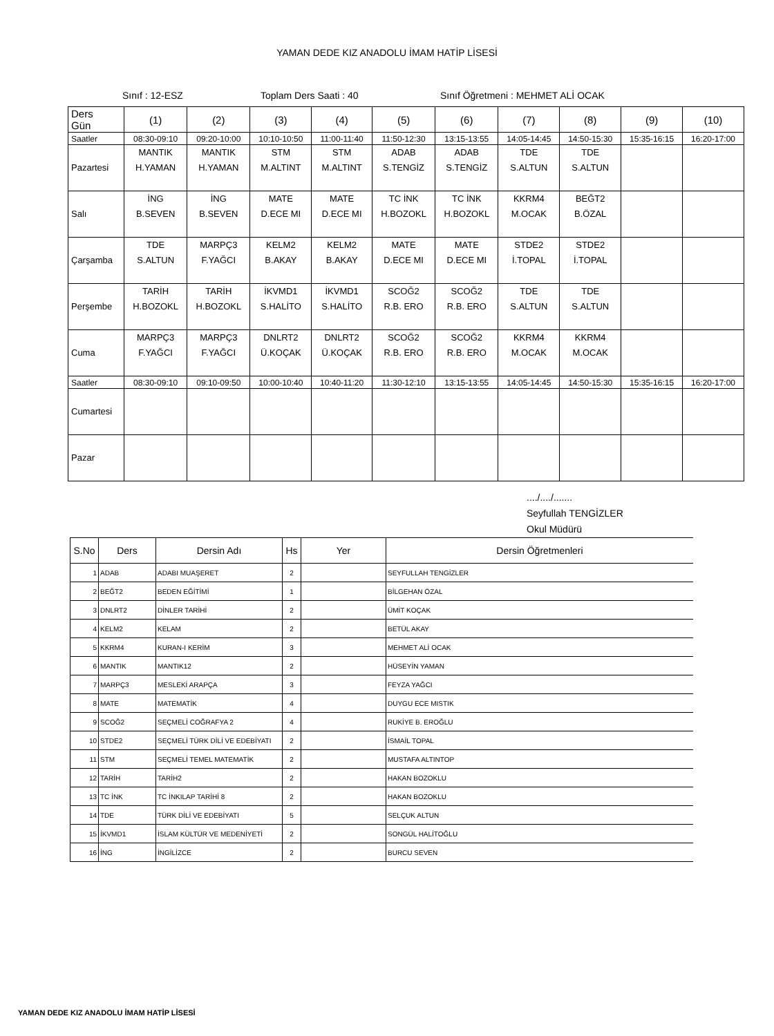YAMAN DEDE KIZ ANADOLU İMAM HATİP LİSESİ
Sınıf : 12-ESZ Toplam Ders Saati : 40 Sınıf Öğretmeni : MEHMET ALİ OCAK
| Ders Gün | (1) | (2) | (3) | (4) | (5) | (6) | (7) | (8) | (9) | (10) |
| Saatler | 08:30-09:10 | 09:20-10:00 | 10:10-10:50 | 11:00-11:40 | 11:50-12:30 | 13:15-13:55 | 14:05-14:45 | 14:50-15:30 | 15:35-16:15 | 16:20-17:00 |
| Pazartesi | MANTIK H.YAMAN | MANTIK H.YAMAN | STM M.ALTINT | STM M.ALTINT | ADAB S.TENGİZ | ADAB S.TENGİZ | TDE S.ALTUN | TDE S.ALTUN | | |
| Salı | İNG B.SEVEN | İNG B.SEVEN | MATE D.ECE MI | MATE D.ECE MI | TC İNK H.BOZOKL | TC İNK H.BOZOKL | KKRM4 M.OCAK | BEĞT2 B.ÖZAL | | |
| Çarşamba | TDE S.ALTUN | MARPÇ3 F.YAĞCI | KELM2 B.AKAY | KELM2 B.AKAY | MATE D.ECE MI | MATE D.ECE MI | STDE2 İ.TOPAL | STDE2 İ.TOPAL | | |
| Perşembe | TARİH H.BOZOKL | TARİH H.BOZOKL | İKVMD1 S.HALİTO | İKVMD1 S.HALİTO | SCOĞ2 R.B. ERO | SCOĞ2 R.B. ERO | TDE S.ALTUN | TDE S.ALTUN | | |
| Cuma | MARPÇ3 F.YAĞCI | MARPÇ3 F.YAĞCI | DNLRT2 Ü.KOÇAK | DNLRT2 Ü.KOÇAK | SCOĞ2 R.B. ERO | SCOĞ2 R.B. ERO | KKRM4 M.OCAK | KKRM4 M.OCAK | | |
| Saatler | 08:30-09:10 | 09:10-09:50 | 10:00-10:40 | 10:40-11:20 | 11:30-12:10 | 13:15-13:55 | 14:05-14:45 | 14:50-15:30 | 15:35-16:15 | 16:20-17:00 |
| Cumartesi | | | | | | | | | | |
| Pazar | | | | | | | | | | |
..../..../.......
Seyfullah TENGİZLER
Okul Müdürü
| S.No | Ders | Dersin Adı | Hs | Yer | Dersin Öğretmenleri |
| --- | --- | --- | --- | --- | --- |
| 1 | ADAB | ADABI MUAŞERET | 2 | | SEYFULLAH TENGİZLER |
| 2 | BEĞT2 | BEDEN EĞİTİMİ | 1 | | BİLGEHAN ÖZAL |
| 3 | DNLRT2 | DİNLER TARİHİ | 2 | | ÜMİT KOÇAK |
| 4 | KELM2 | KELAM | 2 | | BETÜL AKAY |
| 5 | KKRM4 | KURAN-I KERİM | 3 | | MEHMET ALİ OCAK |
| 6 | MANTIK | MANTIK12 | 2 | | HÜSEYİN YAMAN |
| 7 | MARPÇ3 | MESLEKİ ARAPÇA | 3 | | FEYZA YAĞCI |
| 8 | MATE | MATEMATİK | 4 | | DUYGU ECE MISTIK |
| 9 | SCOĞ2 | SEÇMELİ COĞRAFYA 2 | 4 | | RUKİYE B. EROĞLU |
| 10 | STDE2 | SEÇMELİ TÜRK DİLİ VE EDEBİYATI | 2 | | İSMAİL TOPAL |
| 11 | STM | SEÇMELİ TEMEL MATEMATİK | 2 | | MUSTAFA ALTINTOP |
| 12 | TARİH | TARİH2 | 2 | | HAKAN BOZOKLU |
| 13 | TC İNK | TC İNKILAP TARİHİ 8 | 2 | | HAKAN BOZOKLU |
| 14 | TDE | TÜRK DİLİ VE EDEBİYATI | 5 | | SELÇUK ALTUN |
| 15 | İKVMD1 | İSLAM KÜLTÜR VE MEDENİYETİ | 2 | | SONGÜL HALİTOĞLU |
| 16 | İNG | İNGİLİZCE | 2 | | BURCU SEVEN |
YAMAN DEDE KIZ ANADOLU İMAM HATİP LİSESİ